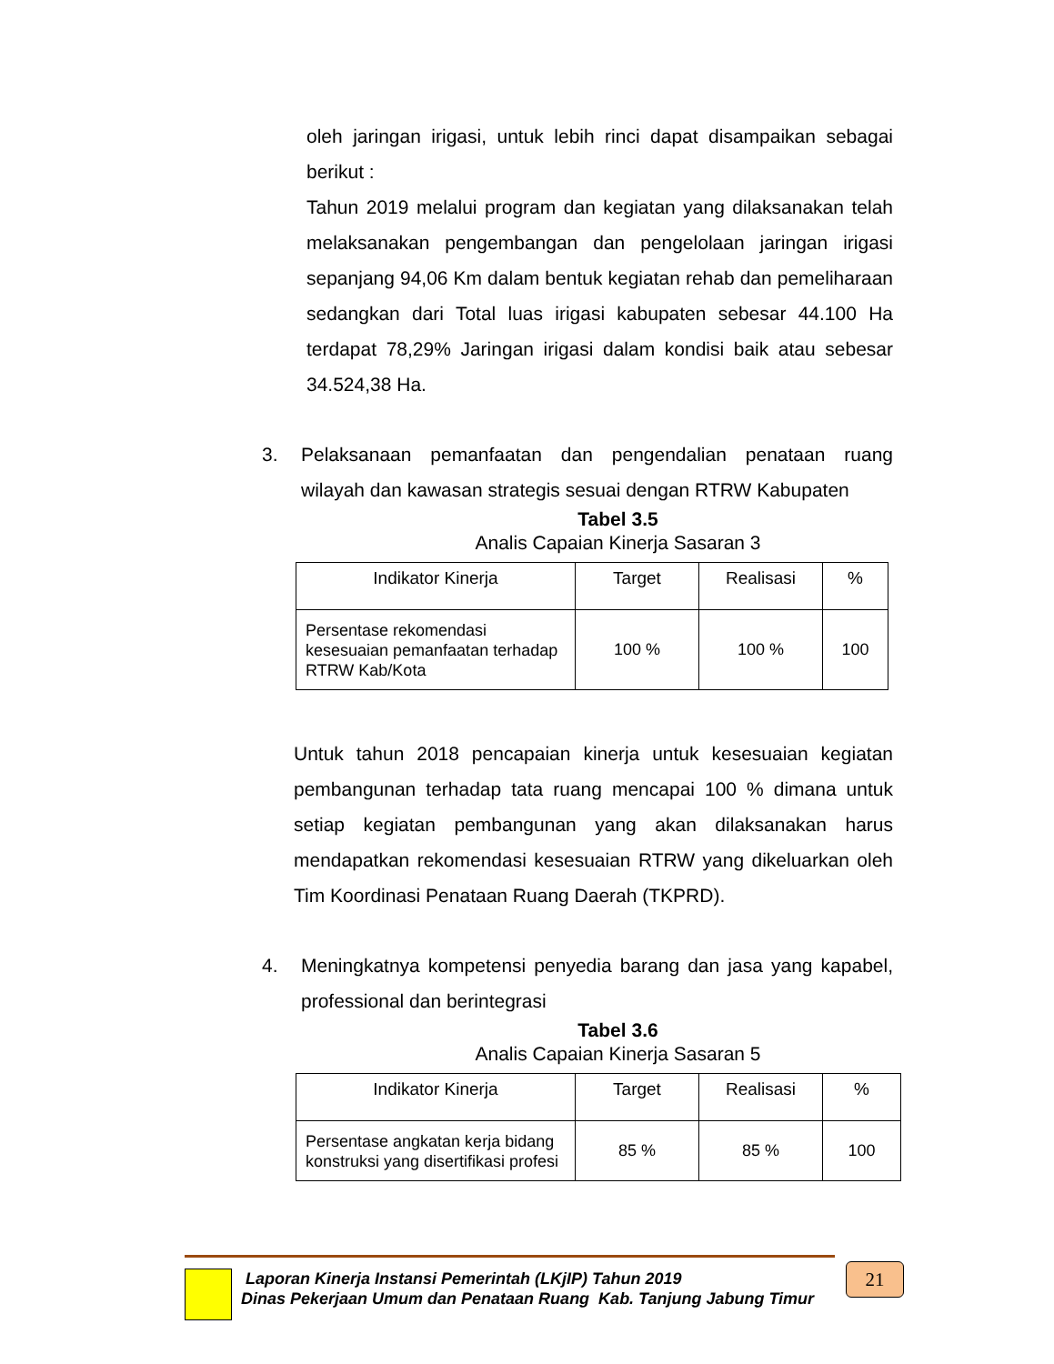oleh jaringan irigasi, untuk lebih rinci dapat disampaikan sebagai berikut :
Tahun 2019 melalui program dan kegiatan yang dilaksanakan telah melaksanakan pengembangan dan pengelolaan jaringan irigasi sepanjang 94,06 Km dalam bentuk kegiatan rehab dan pemeliharaan sedangkan dari Total luas irigasi kabupaten sebesar 44.100 Ha terdapat 78,29% Jaringan irigasi dalam kondisi baik atau sebesar 34.524,38 Ha.
3. Pelaksanaan pemanfaatan dan pengendalian penataan ruang wilayah dan kawasan strategis sesuai dengan RTRW Kabupaten
Tabel 3.5
Analis Capaian Kinerja Sasaran 3
| Indikator Kinerja | Target | Realisasi | % |
| --- | --- | --- | --- |
| Persentase rekomendasi kesesuaian pemanfaatan terhadap RTRW Kab/Kota | 100 % | 100 % | 100 |
Untuk tahun 2018 pencapaian kinerja untuk kesesuaian kegiatan pembangunan terhadap tata ruang mencapai 100 % dimana untuk setiap kegiatan pembangunan yang akan dilaksanakan harus mendapatkan rekomendasi kesesuaian RTRW yang dikeluarkan oleh Tim Koordinasi Penataan Ruang Daerah (TKPRD).
4. Meningkatnya kompetensi penyedia barang dan jasa yang kapabel, professional dan berintegrasi
Tabel 3.6
Analis Capaian Kinerja Sasaran 5
| Indikator Kinerja | Target | Realisasi | % |
| --- | --- | --- | --- |
| Persentase angkatan kerja bidang konstruksi yang disertifikasi profesi | 85 % | 85 % | 100 |
Laporan Kinerja Instansi Pemerintah (LKjIP) Tahun 2019
Dinas Pekerjaan Umum dan Penataan Ruang Kab. Tanjung Jabung Timur
21